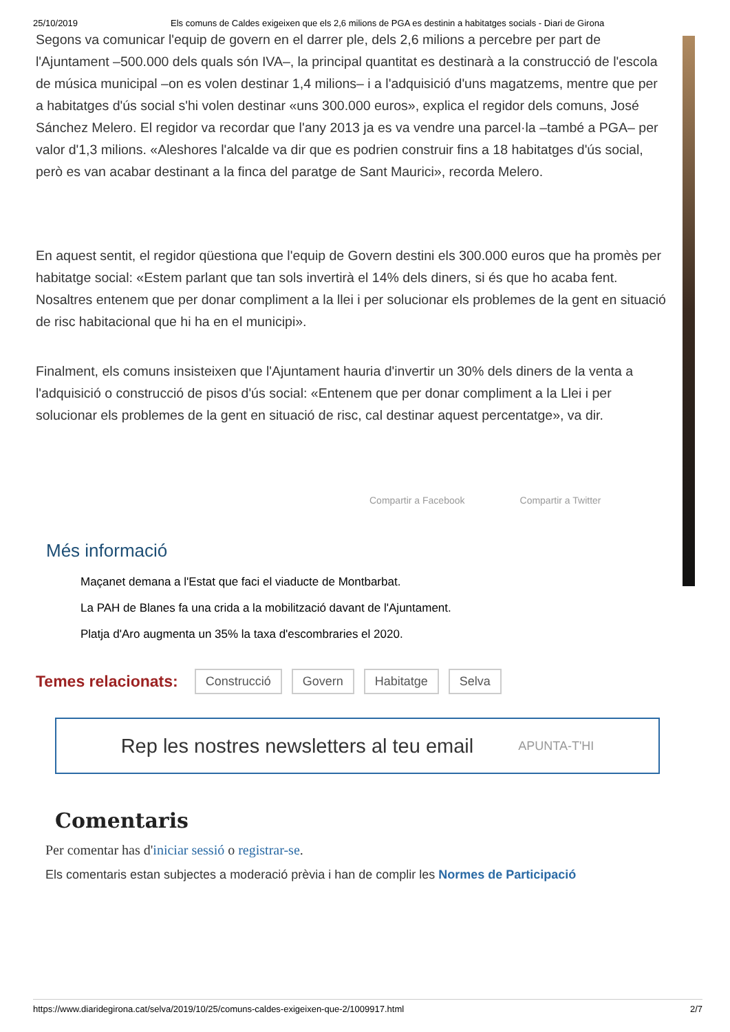25/10/2019 Els comuns de Caldes exigeixen que els 2,6 milions de PGA es destinin a habitatges socials - Diari de Girona
Segons va comunicar l'equip de govern en el darrer ple, dels 2,6 milions a percebre per part de l'Ajuntament –500.000 dels quals són IVA–, la principal quantitat es destinarà a la construcció de l'escola de música municipal –on es volen destinar 1,4 milions– i a l'adquisició d'uns magatzems, mentre que per a habitatges d'ús social s'hi volen destinar «uns 300.000 euros», explica el regidor dels comuns, José Sánchez Melero. El regidor va recordar que l'any 2013 ja es va vendre una parcel·la –també a PGA– per valor d'1,3 milions. «Aleshores l'alcalde va dir que es podrien construir fins a 18 habitatges d'ús social, però es van acabar destinant a la finca del paratge de Sant Maurici», recorda Melero.
En aquest sentit, el regidor qüestiona que l'equip de Govern destini els 300.000 euros que ha promès per habitatge social: «Estem parlant que tan sols invertirà el 14% dels diners, si és que ho acaba fent. Nosaltres entenem que per donar compliment a la llei i per solucionar els problemes de la gent en situació de risc habitacional que hi ha en el municipi».
Finalment, els comuns insisteixen que l'Ajuntament hauria d'invertir un 30% dels diners de la venta a l'adquisició o construcció de pisos d'ús social: «Entenem que per donar compliment a la Llei i per solucionar els problemes de la gent en situació de risc, cal destinar aquest percentatge», va dir.
Compartir a Facebook Compartir a Twitter
Més informació
Maçanet demana a l'Estat que faci el viaducte de Montbarbat.
La PAH de Blanes fa una crida a la mobilització davant de l'Ajuntament.
Platja d'Aro augmenta un 35% la taxa d'escombraries el 2020.
Temes relacionats: Construcció Govern Habitatge Selva
Rep les nostres newsletters al teu email APUNTA-T'HI
Comentaris
Per comentar has d'iniciar sessió o registrar-se.
Els comentaris estan subjectes a moderació prèvia i han de complir les Normes de Participació
https://www.diaridegirona.cat/selva/2019/10/25/comuns-caldes-exigeixen-que-2/1009917.html 2/7